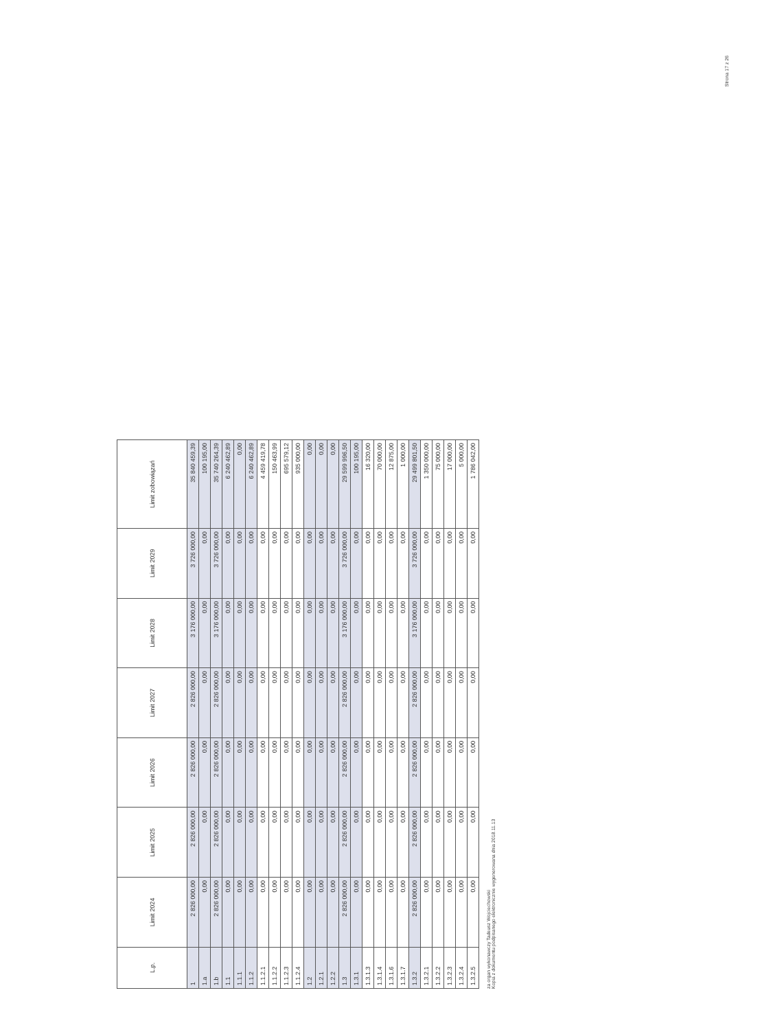Strona 17 z 26
| L.p. | Limit 2024 | Limit 2025 | Limit 2026 | Limit 2027 | Limit 2028 | Limit 2029 | Limit zobowiązań |
| --- | --- | --- | --- | --- | --- | --- | --- |
| 1 | 2 826 000,00 | 2 826 000,00 | 2 826 000,00 | 2 826 000,00 | 3 176 000,00 | 3 726 000,00 | 35 840 459,39 |
| 1.a | 0,00 | 0,00 | 0,00 | 0,00 | 0,00 | 0,00 | 100 195,00 |
| 1.b | 2 826 000,00 | 2 826 000,00 | 2 826 000,00 | 2 826 000,00 | 3 176 000,00 | 3 726 000,00 | 35 740 264,39 |
| 1.1 | 0,00 | 0,00 | 0,00 | 0,00 | 0,00 | 0,00 | 6 240 462,89 |
| 1.1.1 | 0,00 | 0,00 | 0,00 | 0,00 | 0,00 | 0,00 | 0,00 |
| 1.1.2 | 0,00 | 0,00 | 0,00 | 0,00 | 0,00 | 0,00 | 6 240 462,89 |
| 1.1.2.1 | 0,00 | 0,00 | 0,00 | 0,00 | 0,00 | 0,00 | 4 459 419,78 |
| 1.1.2.2 | 0,00 | 0,00 | 0,00 | 0,00 | 0,00 | 0,00 | 150 463,99 |
| 1.1.2.3 | 0,00 | 0,00 | 0,00 | 0,00 | 0,00 | 0,00 | 695 579,12 |
| 1.1.2.4 | 0,00 | 0,00 | 0,00 | 0,00 | 0,00 | 0,00 | 935 000,00 |
| 1.2 | 0,00 | 0,00 | 0,00 | 0,00 | 0,00 | 0,00 | 0,00 |
| 1.2.1 | 0,00 | 0,00 | 0,00 | 0,00 | 0,00 | 0,00 | 0,00 |
| 1.2.2 | 0,00 | 0,00 | 0,00 | 0,00 | 0,00 | 0,00 | 0,00 |
| 1.3 | 2 826 000,00 | 2 826 000,00 | 2 826 000,00 | 2 826 000,00 | 3 176 000,00 | 3 726 000,00 | 29 599 996,50 |
| 1.3.1 | 0,00 | 0,00 | 0,00 | 0,00 | 0,00 | 0,00 | 100 195,00 |
| 1.3.1.3 | 0,00 | 0,00 | 0,00 | 0,00 | 0,00 | 0,00 | 16 320,00 |
| 1.3.1.4 | 0,00 | 0,00 | 0,00 | 0,00 | 0,00 | 0,00 | 70 000,00 |
| 1.3.1.6 | 0,00 | 0,00 | 0,00 | 0,00 | 0,00 | 0,00 | 12 875,00 |
| 1.3.1.7 | 0,00 | 0,00 | 0,00 | 0,00 | 0,00 | 0,00 | 1 000,00 |
| 1.3.2 | 2 826 000,00 | 2 826 000,00 | 2 826 000,00 | 2 826 000,00 | 3 176 000,00 | 3 726 000,00 | 29 499 801,50 |
| 1.3.2.1 | 0,00 | 0,00 | 0,00 | 0,00 | 0,00 | 0,00 | 1 350 000,00 |
| 1.3.2.2 | 0,00 | 0,00 | 0,00 | 0,00 | 0,00 | 0,00 | 75 000,00 |
| 1.3.2.3 | 0,00 | 0,00 | 0,00 | 0,00 | 0,00 | 0,00 | 17 000,00 |
| 1.3.2.4 | 0,00 | 0,00 | 0,00 | 0,00 | 0,00 | 0,00 | 5 000,00 |
| 1.3.2.5 | 0,00 | 0,00 | 0,00 | 0,00 | 0,00 | 0,00 | 1 786 042,00 |
za organ wykonawczy Tadeusz Wojciechowski
Kopia z dokumentu podpisanego elektronicznie wygenerowana dnia 2018.11.13